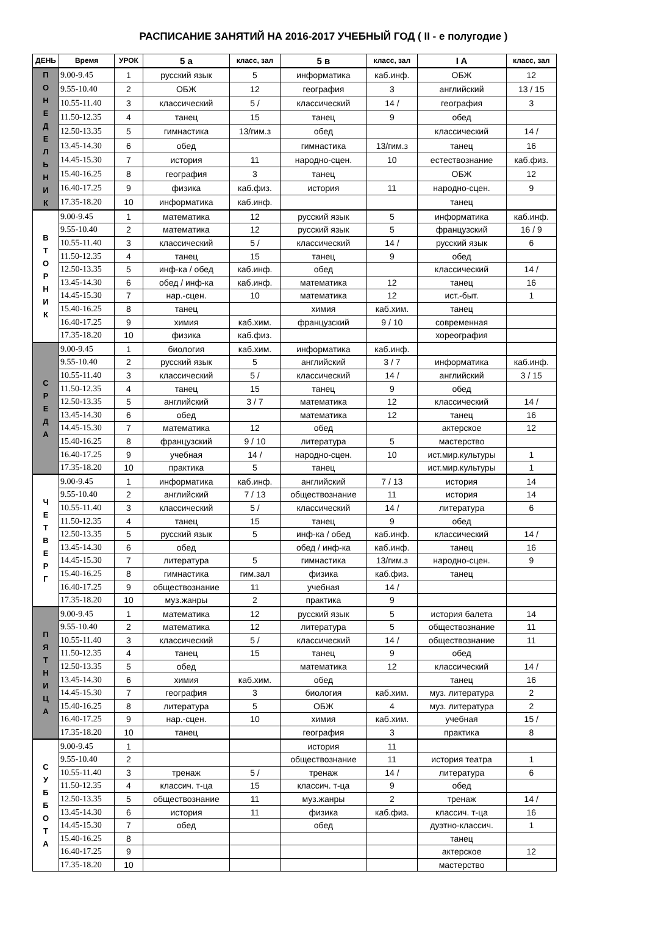РАСПИСАНИЕ ЗАНЯТИЙ НА 2016-2017 УЧЕБНЫЙ ГОД ( II - е полугодие )
| ДЕНЬ | Время | УРОК | 5 а | класс, зал | 5 в | класс, зал | I A | класс, зал |
| --- | --- | --- | --- | --- | --- | --- | --- | --- |
| П О Н Е Д Е Л Ь Н И К | 9.00-9.45 | 1 | русский язык | 5 | информатика | каб.инф. | ОБЖ | 12 |
| | 9.55-10.40 | 2 | ОБЖ | 12 | география | 3 | английский | 13 / 15 |
| | 10.55-11.40 | 3 | классический | 5 / | классический | 14 / | география | 3 |
| | 11.50-12.35 | 4 | танец | 15 | танец | 9 | обед | |
| | 12.50-13.35 | 5 | гимнастика | 13/гим.з | обед | | классический | 14 / |
| | 13.45-14.30 | 6 | обед | | гимнастика | 13/гим.з | танец | 16 |
| | 14.45-15.30 | 7 | история | 11 | народно-сцен. | 10 | естествознание | каб.физ. |
| | 15.40-16.25 | 8 | география | 3 | танец | | ОБЖ | 12 |
| | 16.40-17.25 | 9 | физика | каб.физ. | история | 11 | народно-сцен. | 9 |
| | 17.35-18.20 | 10 | информатика | каб.инф. | | | танец | |
| В Т О Р Н И К | 9.00-9.45 | 1 | математика | 12 | русский язык | 5 | информатика | каб.инф. |
| | 9.55-10.40 | 2 | математика | 12 | русский язык | 5 | французский | 16 / 9 |
| | 10.55-11.40 | 3 | классический | 5 / | классический | 14 / | русский язык | 6 |
| | 11.50-12.35 | 4 | танец | 15 | танец | 9 | обед | |
| | 12.50-13.35 | 5 | инф-ка / обед | каб.инф. | обед | | классический | 14 / |
| | 13.45-14.30 | 6 | обед / инф-ка | каб.инф. | математика | 12 | танец | 16 |
| | 14.45-15.30 | 7 | нар.-сцен. | 10 | математика | 12 | ист.-быт. | 1 |
| | 15.40-16.25 | 8 | танец | | химия | каб.хим. | танец | |
| | 16.40-17.25 | 9 | химия | каб.хим. | французский | 9 / 10 | современная | |
| | 17.35-18.20 | 10 | физика | каб.физ. | | | хореография | |
| С Р Е Д А | 9.00-9.45 | 1 | биология | каб.хим. | информатика | каб.инф. | | |
| | 9.55-10.40 | 2 | русский язык | 5 | английский | 3 / 7 | информатика | каб.инф. |
| | 10.55-11.40 | 3 | классический | 5 / | классический | 14 / | английский | 3 / 15 |
| | 11.50-12.35 | 4 | танец | 15 | танец | 9 | обед | |
| | 12.50-13.35 | 5 | английский | 3 / 7 | математика | 12 | классический | 14 / |
| | 13.45-14.30 | 6 | обед | | математика | 12 | танец | 16 |
| | 14.45-15.30 | 7 | математика | 12 | обед | | актерское | 12 |
| | 15.40-16.25 | 8 | французский | 9 / 10 | литература | 5 | мастерство | |
| | 16.40-17.25 | 9 | учебная | 14 / | народно-сцен. | 10 | ист.мир.культуры | 1 |
| | 17.35-18.20 | 10 | практика | 5 | танец | | ист.мир.культуры | 1 |
| Ч Е Т В Е Р Г | 9.00-9.45 | 1 | информатика | каб.инф. | английский | 7 / 13 | история | 14 |
| | 9.55-10.40 | 2 | английский | 7 / 13 | обществознание | 11 | история | 14 |
| | 10.55-11.40 | 3 | классический | 5 / | классический | 14 / | литература | 6 |
| | 11.50-12.35 | 4 | танец | 15 | танец | 9 | обед | |
| | 12.50-13.35 | 5 | русский язык | 5 | инф-ка / обед | каб.инф. | классический | 14 / |
| | 13.45-14.30 | 6 | обед | | обед / инф-ка | каб.инф. | танец | 16 |
| | 14.45-15.30 | 7 | литература | 5 | гимнастика | 13/гим.з | народно-сцен. | 9 |
| | 15.40-16.25 | 8 | гимнастика | гим.зал | физика | каб.физ. | танец | |
| | 16.40-17.25 | 9 | обществознание | 11 | учебная | 14 / | | |
| | 17.35-18.20 | 10 | муз.жанры | 2 | практика | 9 | | |
| П Я Т Н И Ц А | 9.00-9.45 | 1 | математика | 12 | русский язык | 5 | история балета | 14 |
| | 9.55-10.40 | 2 | математика | 12 | литература | 5 | обществознание | 11 |
| | 10.55-11.40 | 3 | классический | 5 / | классический | 14 / | обществознание | 11 |
| | 11.50-12.35 | 4 | танец | 15 | танец | 9 | обед | |
| | 12.50-13.35 | 5 | обед | | математика | 12 | классический | 14 / |
| | 13.45-14.30 | 6 | химия | каб.хим. | обед | | танец | 16 |
| | 14.45-15.30 | 7 | география | 3 | биология | каб.хим. | муз. литература | 2 |
| | 15.40-16.25 | 8 | литература | 5 | ОБЖ | 4 | муз. литература | 2 |
| | 16.40-17.25 | 9 | нар.-сцен. | 10 | химия | каб.хим. | учебная | 15 / |
| | 17.35-18.20 | 10 | танец | | география | 3 | практика | 8 |
| С У Б Б О Т А | 9.00-9.45 | 1 | | | история | 11 | | |
| | 9.55-10.40 | 2 | | | обществознание | 11 | история театра | 1 |
| | 10.55-11.40 | 3 | тренаж | 5 / | тренаж | 14 / | литература | 6 |
| | 11.50-12.35 | 4 | классич. т-ца | 15 | классич. т-ца | 9 | обед | |
| | 12.50-13.35 | 5 | обществознание | 11 | муз.жанры | 2 | тренаж | 14 / |
| | 13.45-14.30 | 6 | история | 11 | физика | каб.физ. | классич. т-ца | 16 |
| | 14.45-15.30 | 7 | обед | | обед | | дуэтно-классич. | 1 |
| | 15.40-16.25 | 8 | | | | | танец | |
| | 16.40-17.25 | 9 | | | | | актерское | 12 |
| | 17.35-18.20 | 10 | | | | | мастерство | |